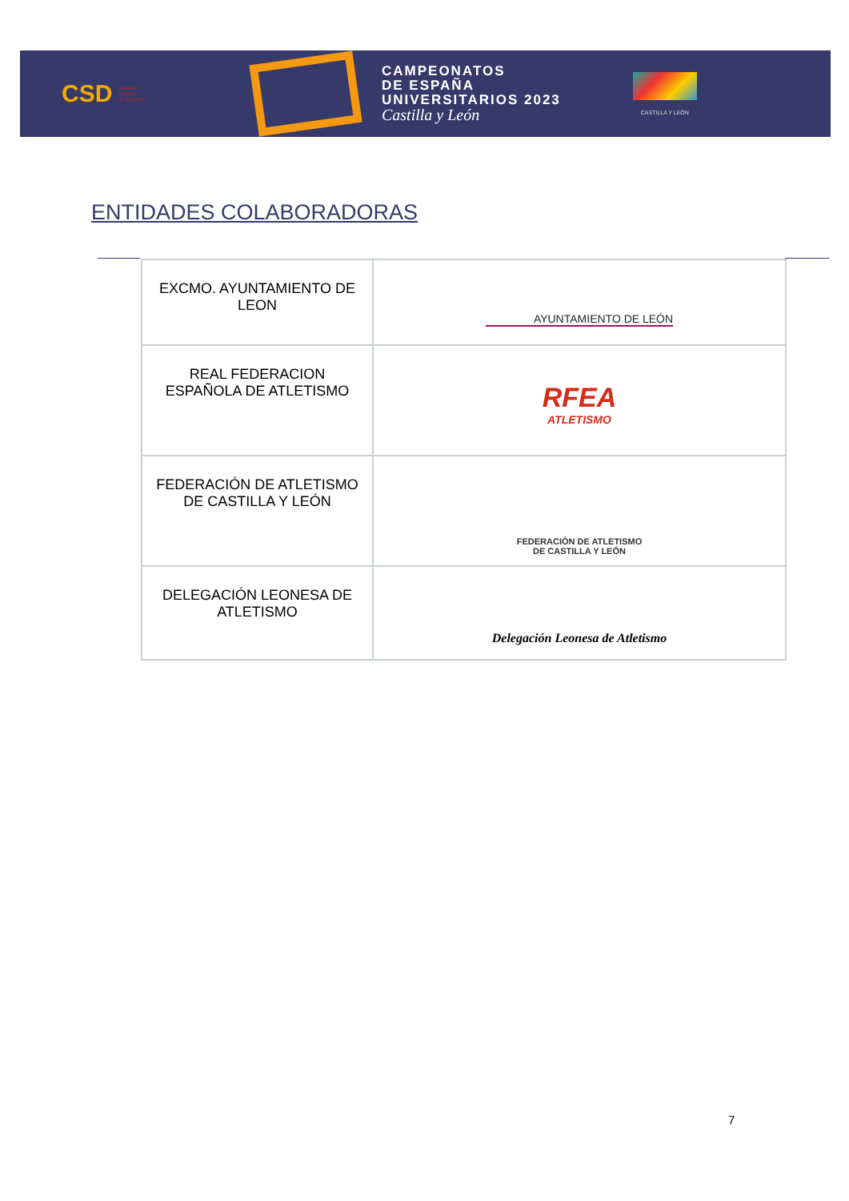CSD Consejo
Superior
de Deportes
CAMPEONATOS
DE ESPAÑA
UNIVERSITARIOS 2023
Castilla y León
CASTILLA Y LEÓN
ENTIDADES COLABORADORAS
| EXCMO. AYUNTAMIENTO DE LEON | AYUNTAMIENTO DE LEÓN |
| REAL FEDERACION ESPAÑOLA DE ATLETISMO | RFEA ATLETISMO |
| FEDERACIÓN DE ATLETISMO DE CASTILLA Y LEÓN | FEDERACIÓN DE ATLETISMO DE CASTILLA Y LEÓN |
| DELEGACIÓN LEONESA DE ATLETISMO | Delegación Leonesa de Atletismo |
7